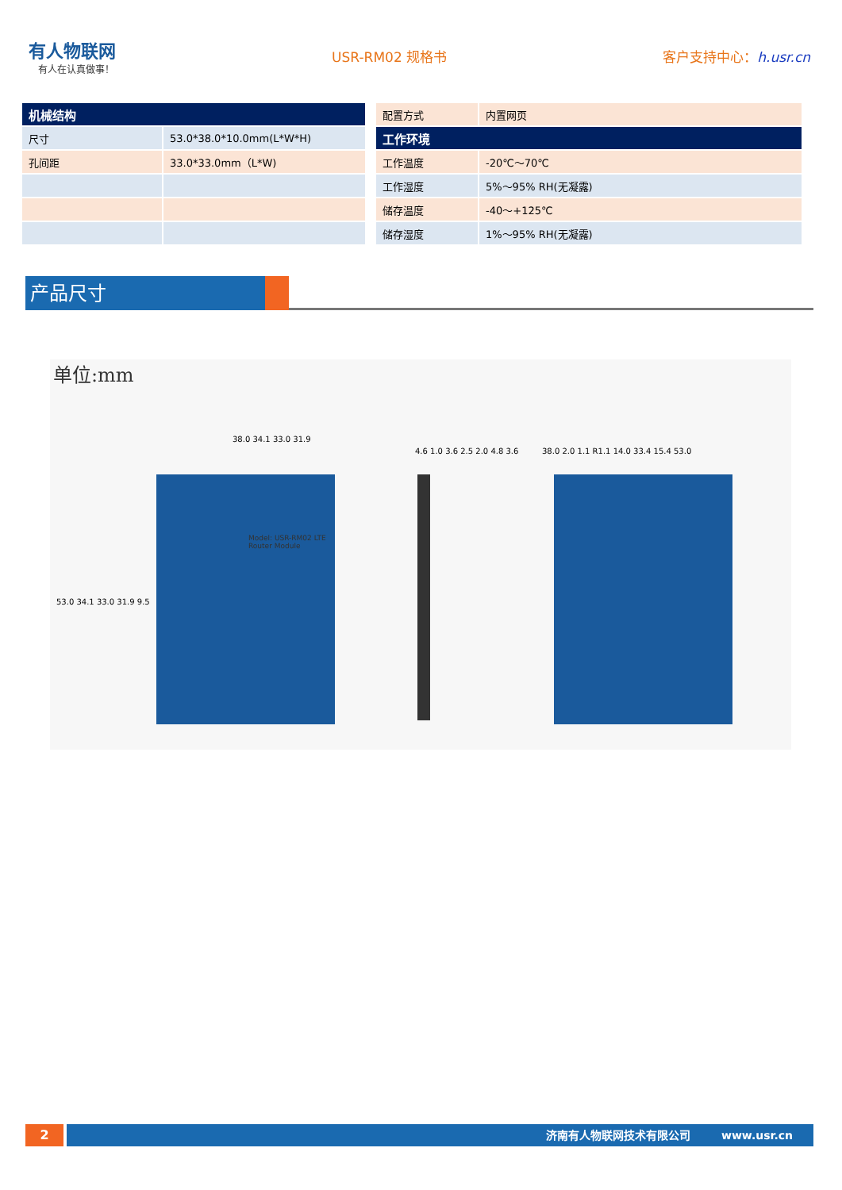有人物联网
有人在认真做事！
USR-RM02 规格书 客户支持中心：h.usr.cn
| 机械结构 | |
| --- | --- |
| 尺寸 | 53.0*38.0*10.0mm(L*W*H) |
| 孔间距 | 33.0*33.0mm（L*W) |
| 配置方式 | 内置网页 |
| 工作环境 | |
| 工作温度 | -20℃～70℃ |
| 工作湿度 | 5%～95% RH(无凝露) |
| 储存温度 | -40～+125℃ |
| 储存湿度 | 1%～95% RH(无凝露) |
产品尺寸
单位:mm
Model: USR-RM02 LTE Router Module
38.0 34.1 33.0 31.9
53.0 34.1 33.0 31.9 9.5
4.6 1.0 3.6 2.5 2.0 4.8 3.6
38.0 2.0 1.1 R1.1 14.0 33.4 15.4 53.0
2 济南有人物联网技术有限公司 www.usr.cn